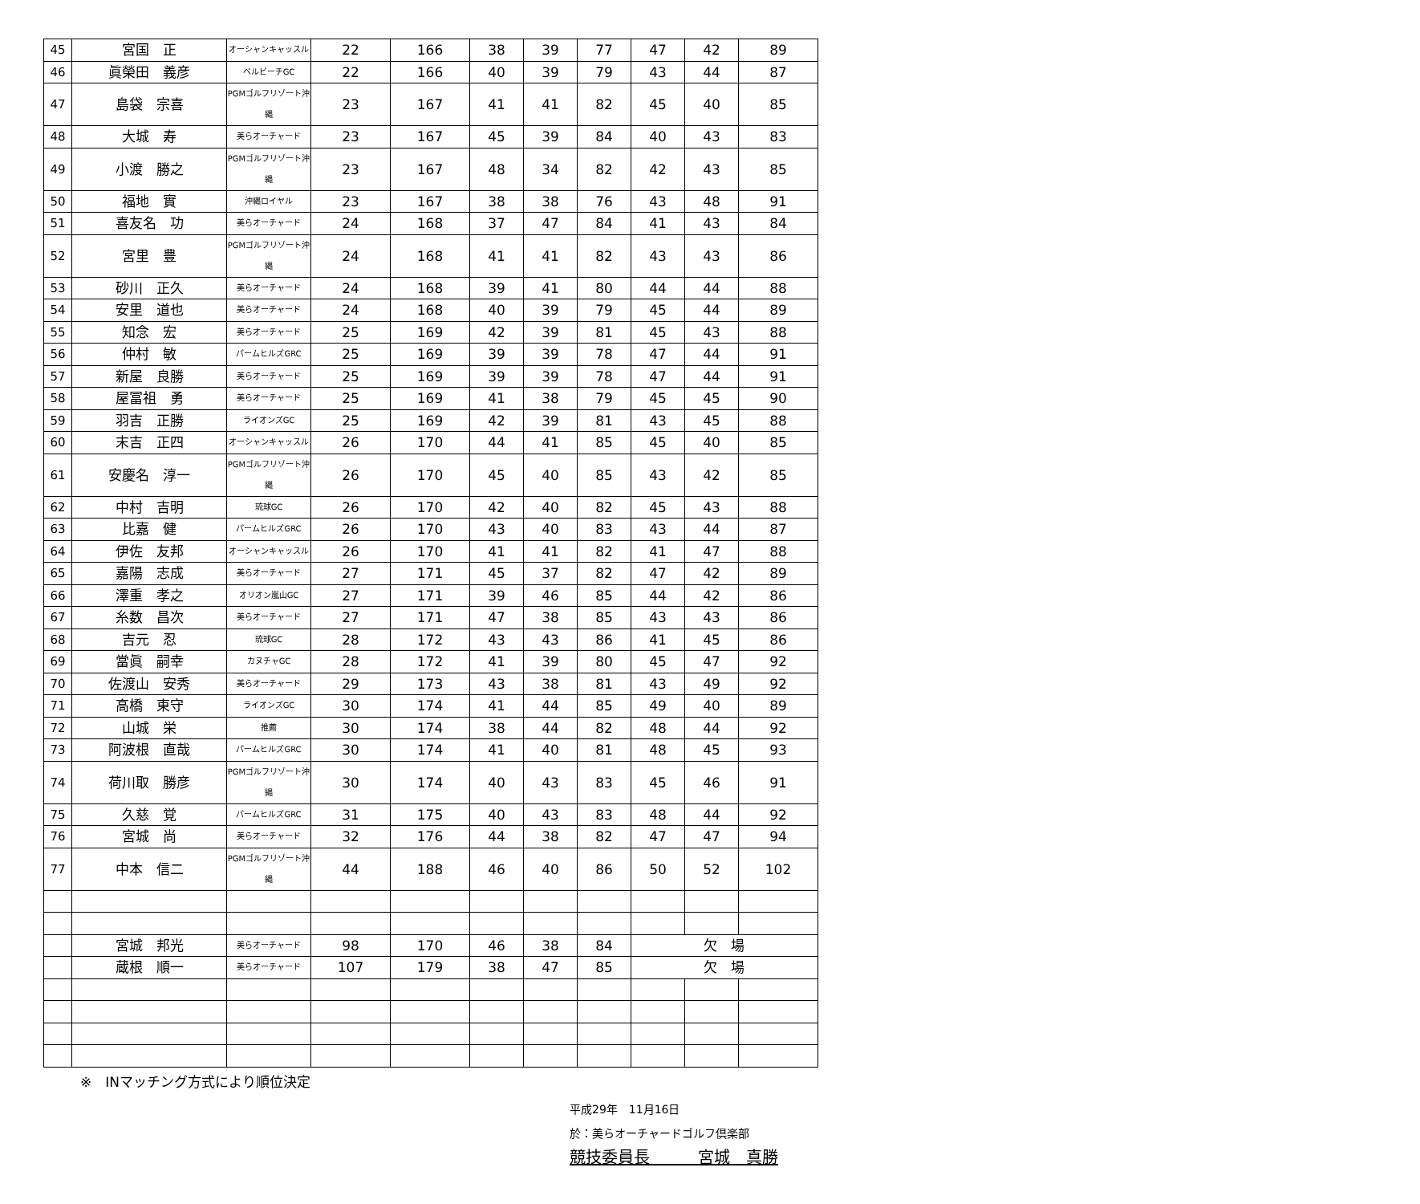| 45 | 宮国 正 | オーシャンキャッスル | 22 | 166 | 38 | 39 | 77 | 47 | 42 | 89 |
| 46 | 眞榮田 義彦 | ベルビーチGC | 22 | 166 | 40 | 39 | 79 | 43 | 44 | 87 |
| 47 | 島袋 宗喜 | PGMゴルフリゾート沖縄 | 23 | 167 | 41 | 41 | 82 | 45 | 40 | 85 |
| 48 | 大城 寿 | 美らオーチャード | 23 | 167 | 45 | 39 | 84 | 40 | 43 | 83 |
| 49 | 小渡 勝之 | PGMゴルフリゾート沖縄 | 23 | 167 | 48 | 34 | 82 | 42 | 43 | 85 |
| 50 | 福地 實 | 沖縄ロイヤル | 23 | 167 | 38 | 38 | 76 | 43 | 48 | 91 |
| 51 | 喜友名 功 | 美らオーチャード | 24 | 168 | 37 | 47 | 84 | 41 | 43 | 84 |
| 52 | 宮里 豊 | PGMゴルフリゾート沖縄 | 24 | 168 | 41 | 41 | 82 | 43 | 43 | 86 |
| 53 | 砂川 正久 | 美らオーチャード | 24 | 168 | 39 | 41 | 80 | 44 | 44 | 88 |
| 54 | 安里 道也 | 美らオーチャード | 24 | 168 | 40 | 39 | 79 | 45 | 44 | 89 |
| 55 | 知念 宏 | 美らオーチャード | 25 | 169 | 42 | 39 | 81 | 45 | 43 | 88 |
| 56 | 仲村 敏 | パームヒルズGRC | 25 | 169 | 39 | 39 | 78 | 47 | 44 | 91 |
| 57 | 新屋 良勝 | 美らオーチャード | 25 | 169 | 39 | 39 | 78 | 47 | 44 | 91 |
| 58 | 屋冨祖 勇 | 美らオーチャード | 25 | 169 | 41 | 38 | 79 | 45 | 45 | 90 |
| 59 | 羽吉 正勝 | ライオンズGC | 25 | 169 | 42 | 39 | 81 | 43 | 45 | 88 |
| 60 | 末吉 正四 | オーシャンキャッスル | 26 | 170 | 44 | 41 | 85 | 45 | 40 | 85 |
| 61 | 安慶名 淳一 | PGMゴルフリゾート沖縄 | 26 | 170 | 45 | 40 | 85 | 43 | 42 | 85 |
| 62 | 中村 吉明 | 琉球GC | 26 | 170 | 42 | 40 | 82 | 45 | 43 | 88 |
| 63 | 比嘉 健 | パームヒルズGRC | 26 | 170 | 43 | 40 | 83 | 43 | 44 | 87 |
| 64 | 伊佐 友邦 | オーシャンキャッスル | 26 | 170 | 41 | 41 | 82 | 41 | 47 | 88 |
| 65 | 嘉陽 志成 | 美らオーチャード | 27 | 171 | 45 | 37 | 82 | 47 | 42 | 89 |
| 66 | 澤重 孝之 | オリオン嵐山GC | 27 | 171 | 39 | 46 | 85 | 44 | 42 | 86 |
| 67 | 糸数 昌次 | 美らオーチャード | 27 | 171 | 47 | 38 | 85 | 43 | 43 | 86 |
| 68 | 吉元 忍 | 琉球GC | 28 | 172 | 43 | 43 | 86 | 41 | 45 | 86 |
| 69 | 當眞 嗣幸 | カヌチャGC | 28 | 172 | 41 | 39 | 80 | 45 | 47 | 92 |
| 70 | 佐渡山 安秀 | 美らオーチャード | 29 | 173 | 43 | 38 | 81 | 43 | 49 | 92 |
| 71 | 高橋 東守 | ライオンズGC | 30 | 174 | 41 | 44 | 85 | 49 | 40 | 89 |
| 72 | 山城 栄 | 推薦 | 30 | 174 | 38 | 44 | 82 | 48 | 44 | 92 |
| 73 | 阿波根 直哉 | パームヒルズGRC | 30 | 174 | 41 | 40 | 81 | 48 | 45 | 93 |
| 74 | 荷川取 勝彦 | PGMゴルフリゾート沖縄 | 30 | 174 | 40 | 43 | 83 | 45 | 46 | 91 |
| 75 | 久慈 覚 | パームヒルズGRC | 31 | 175 | 40 | 43 | 83 | 48 | 44 | 92 |
| 76 | 宮城 尚 | 美らオーチャード | 32 | 176 | 44 | 38 | 82 | 47 | 47 | 94 |
| 77 | 中本 信二 | PGMゴルフリゾート沖縄 | 44 | 188 | 46 | 40 | 86 | 50 | 52 | 102 |
| | 宮城 邦光 | 美らオーチャード | 98 | 170 | 46 | 38 | 84 | 欠 場 | | |
| | 蔵根 順一 | 美らオーチャード | 107 | 179 | 38 | 47 | 85 | 欠 場 | | |
※　INマッチング方式により順位決定
平成29年　11月16日
於：美らオーチャードゴルフ倶楽部
競技委員長　　　宮城　真勝